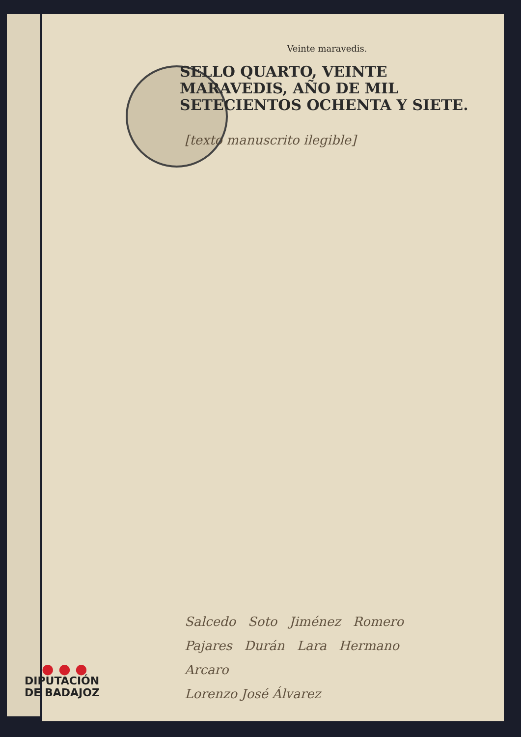Veinte maravedis.
SELLO QUARTO, VEINTE MARAVEDIS, AÑO DE MIL SETECIENTOS OCHENTA Y SIETE.
[texto manuscrito ilegible]
Salcedo Soto Jiménez Romero
Pajares Durán Lara Hermano
Arcaro
Lorenzo José Álvarez
● ● ●
DIPUTACIÓN
DE BADAJOZ